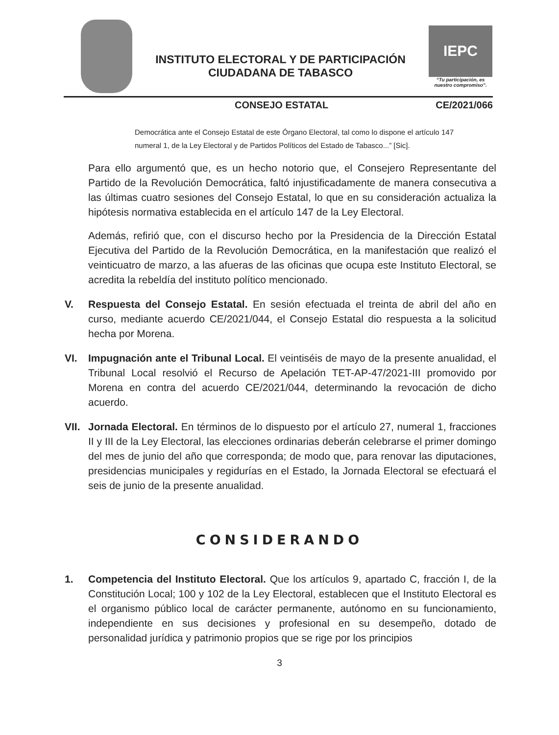INSTITUTO ELECTORAL Y DE PARTICIPACIÓN
CIUDADANA DE TABASCO
IEPC
“Tu participación, es nuestro compromiso”.
CONSEJO ESTATAL CE/2021/066
Democrática ante el Consejo Estatal de este Órgano Electoral, tal como lo dispone el artículo 147 numeral 1, de la Ley Electoral y de Partidos Políticos del Estado de Tabasco...” [Sic].
Para ello argumentó que, es un hecho notorio que, el Consejero Representante del Partido de la Revolución Democrática, faltó injustificadamente de manera consecutiva a las últimas cuatro sesiones del Consejo Estatal, lo que en su consideración actualiza la hipótesis normativa establecida en el artículo 147 de la Ley Electoral.
Además, refirió que, con el discurso hecho por la Presidencia de la Dirección Estatal Ejecutiva del Partido de la Revolución Democrática, en la manifestación que realizó el veinticuatro de marzo, a las afueras de las oficinas que ocupa este Instituto Electoral, se acredita la rebeldía del instituto político mencionado.
V. Respuesta del Consejo Estatal. En sesión efectuada el treinta de abril del año en curso, mediante acuerdo CE/2021/044, el Consejo Estatal dio respuesta a la solicitud hecha por Morena.
VI. Impugnación ante el Tribunal Local. El veintiséis de mayo de la presente anualidad, el Tribunal Local resolvió el Recurso de Apelación TET-AP-47/2021-III promovido por Morena en contra del acuerdo CE/2021/044, determinando la revocación de dicho acuerdo.
VII.
Jornada Electoral. En términos de lo dispuesto por el artículo 27, numeral 1, fracciones II y III de la Ley Electoral, las elecciones ordinarias deberán celebrarse el primer domingo del mes de junio del año que corresponda; de modo que, para renovar las diputaciones, presidencias municipales y regidurías en el Estado, la Jornada Electoral se efectuará el seis de junio de la presente anualidad.
CONSIDERANDO
1. Competencia del Instituto Electoral. Que los artículos 9, apartado C, fracción I, de la Constitución Local; 100 y 102 de la Ley Electoral, establecen que el Instituto Electoral es el organismo público local de carácter permanente, autónomo en su funcionamiento, independiente en sus decisiones y profesional en su desempeño, dotado de personalidad jurídica y patrimonio propios que se rige por los principios
3